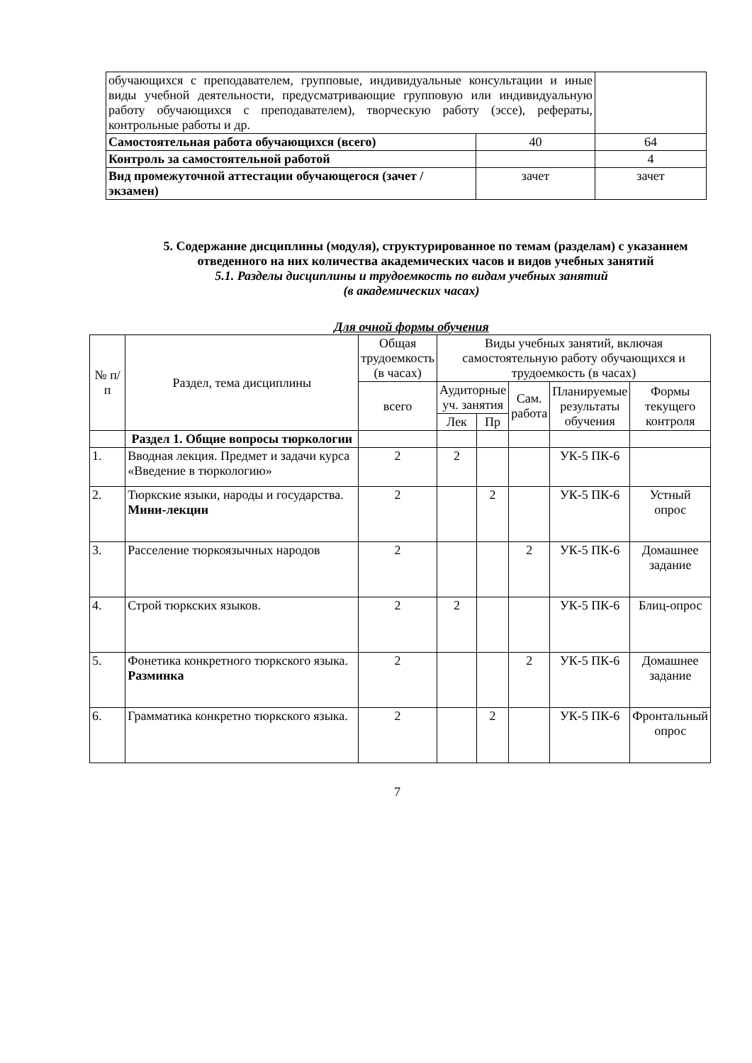| обучающихся с преподавателем, групповые, индивидуальные консультации и иные виды учебной деятельности, предусматривающие групповую или индивидуальную работу обучающихся с преподавателем), творческую работу (эссе), рефераты, контрольные работы и др. | | |
| Самостоятельная работа обучающихся (всего) | 40 | 64 |
| Контроль за самостоятельной работой | | 4 |
| Вид промежуточной аттестации обучающегося (зачет / экзамен) | зачет | зачет |
5. Содержание дисциплины (модуля), структурированное по темам (разделам) с указанием отведенного на них количества академических часов и видов учебных занятий
5.1. Разделы дисциплины и трудоемкость по видам учебных занятий
(в академических часах)
Для очной формы обучения
| № п/п | Раздел, тема дисциплины | Общая трудоемкость (в часах) | Виды учебных занятий, включая самостоятельную работу обучающихся и трудоемкость (в часах) | | | | |
| | | всего | Аудиторные уч. занятия | | Сам. работа | Планируемые результаты обучения | Формы текущего контроля |
| | | | Лек | Пр | | | |
| | Раздел 1. Общие вопросы тюркологии | | | | | | |
| 1. | Вводная лекция. Предмет и задачи курса «Введение в тюркологию» | 2 | 2 | | | УК-5 ПК-6 | |
| 2. | Тюркские языки, народы и государства. Мини-лекции | 2 | | 2 | | УК-5 ПК-6 | Устный опрос |
| 3. | Расселение тюркоязычных народов | 2 | | | 2 | УК-5 ПК-6 | Домашнее задание |
| 4. | Строй тюркских языков. | 2 | 2 | | | УК-5 ПК-6 | Блиц-опрос |
| 5. | Фонетика конкретного тюркского языка. Разминка | 2 | | | 2 | УК-5 ПК-6 | Домашнее задание |
| 6. | Грамматика конкретно тюркского языка. | 2 | | 2 | | УК-5 ПК-6 | Фронтальный опрос |
7